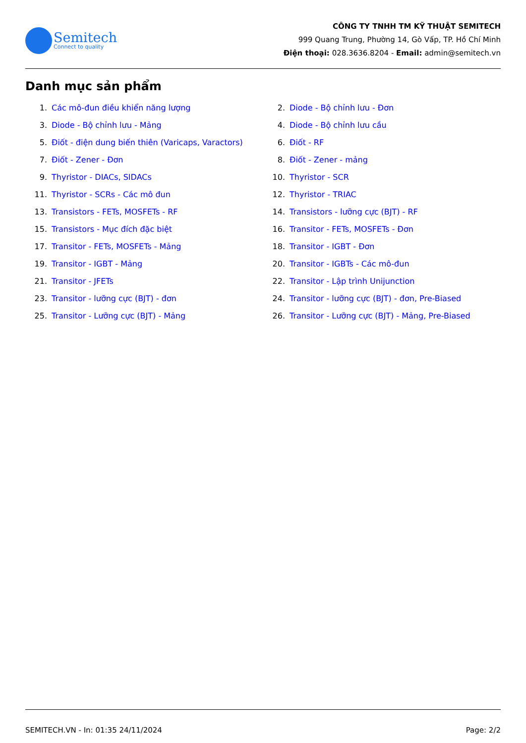Semitech
Connect to quality
CÔNG TY TNHH TM KỸ THUẬT SEMITECH
999 Quang Trung, Phường 14, Gò Vấp, TP. Hồ Chí Minh
Điện thoại: 028.3636.8204 - Email: admin@semitech.vn
Danh mục sản phẩm
1. Các mô-đun điều khiển năng lượng
2. Diode - Bộ chỉnh lưu - Đơn
3. Diode - Bộ chỉnh lưu - Mảng
4. Diode - Bộ chỉnh lưu cầu
5. Điốt - điện dung biến thiên (Varicaps, Varactors)
6. Điốt - RF
7. Điốt - Zener - Đơn
8. Điốt - Zener - mảng
9. Thyristor - DIACs, SIDACs
10. Thyristor - SCR
11. Thyristor - SCRs - Các mô đun
12. Thyristor - TRIAC
13. Transistors - FETs, MOSFETs - RF
14. Transistors - lưỡng cực (BJT) - RF
15. Transistors - Mục đích đặc biệt
16. Transitor - FETs, MOSFETs - Đơn
17. Transitor - FETs, MOSFETs - Mảng
18. Transitor - IGBT - Đơn
19. Transitor - IGBT - Mảng
20. Transitor - IGBTs - Các mô-đun
21. Transitor - JFETs
22. Transitor - Lập trình Unijunction
23. Transitor - lưỡng cực (BJT) - đơn
24. Transitor - lưỡng cực (BJT) - đơn, Pre-Biased
25. Transitor - Lưỡng cực (BJT) - Mảng
26. Transitor - Lưỡng cực (BJT) - Mảng, Pre-Biased
SEMITECH.VN - In: 01:35 24/11/2024 Page: 2/2